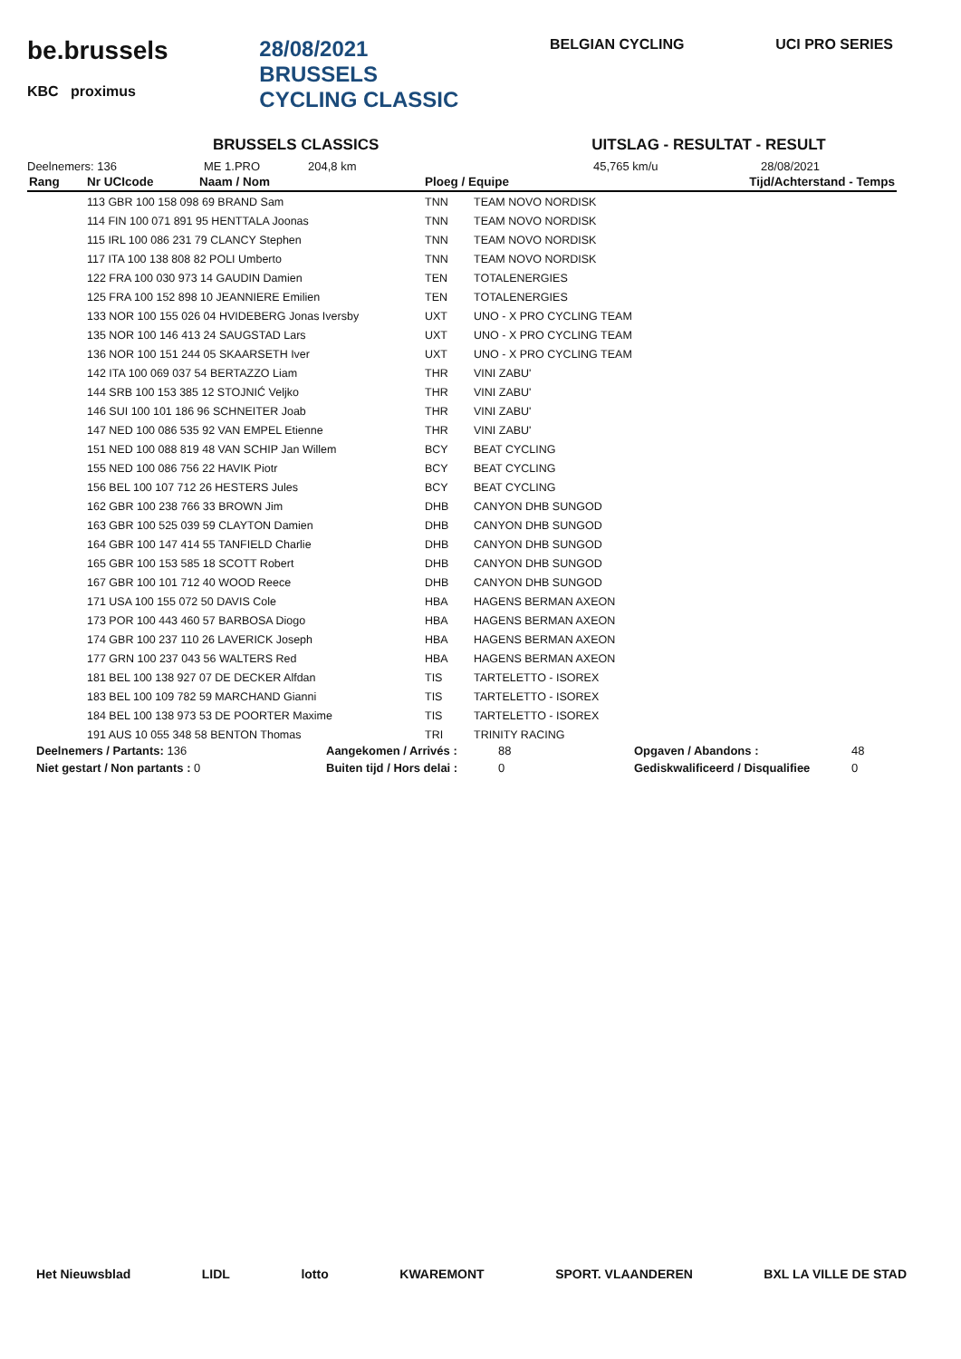be.brussels
KBC proximus
28/08/2021
BRUSSELS
CYCLING CLASSIC
BELGIAN CYCLING UCI PRO SERIES
BRUSSELS CLASSICS UITSLAG - RESULTAT - RESULT
Deelnemers: 136 ME 1.PRO 204,8 km 45,765 km/u 28/08/2021
| Rang | Nr UCIcode | Naam / Nom | Ploeg / Equipe | | Tijd/Achterstand - Temps |
| --- | --- | --- | --- | --- | --- |
| | 113 GBR 100 158 098 69 BRAND Sam | | TNN | TEAM NOVO NORDISK | |
| | 114 FIN 100 071 891 95 HENTTALA Joonas | | TNN | TEAM NOVO NORDISK | |
| | 115 IRL 100 086 231 79 CLANCY Stephen | | TNN | TEAM NOVO NORDISK | |
| | 117 ITA 100 138 808 82 POLI Umberto | | TNN | TEAM NOVO NORDISK | |
| | 122 FRA 100 030 973 14 GAUDIN Damien | | TEN | TOTALENERGIES | |
| | 125 FRA 100 152 898 10 JEANNIERE Emilien | | TEN | TOTALENERGIES | |
| | 133 NOR 100 155 026 04 HVIDEBERG Jonas Iversby | | UXT | UNO - X PRO CYCLING TEAM | |
| | 135 NOR 100 146 413 24 SAUGSTAD Lars | | UXT | UNO - X PRO CYCLING TEAM | |
| | 136 NOR 100 151 244 05 SKAARSETH Iver | | UXT | UNO - X PRO CYCLING TEAM | |
| | 142 ITA 100 069 037 54 BERTAZZO Liam | | THR | VINI ZABU' | |
| | 144 SRB 100 153 385 12 STOJNIĆ Veljko | | THR | VINI ZABU' | |
| | 146 SUI 100 101 186 96 SCHNEITER Joab | | THR | VINI ZABU' | |
| | 147 NED 100 086 535 92 VAN EMPEL Etienne | | THR | VINI ZABU' | |
| | 151 NED 100 088 819 48 VAN SCHIP Jan Willem | | BCY | BEAT CYCLING | |
| | 155 NED 100 086 756 22 HAVIK Piotr | | BCY | BEAT CYCLING | |
| | 156 BEL 100 107 712 26 HESTERS Jules | | BCY | BEAT CYCLING | |
| | 162 GBR 100 238 766 33 BROWN Jim | | DHB | CANYON DHB SUNGOD | |
| | 163 GBR 100 525 039 59 CLAYTON Damien | | DHB | CANYON DHB SUNGOD | |
| | 164 GBR 100 147 414 55 TANFIELD Charlie | | DHB | CANYON DHB SUNGOD | |
| | 165 GBR 100 153 585 18 SCOTT Robert | | DHB | CANYON DHB SUNGOD | |
| | 167 GBR 100 101 712 40 WOOD Reece | | DHB | CANYON DHB SUNGOD | |
| | 171 USA 100 155 072 50 DAVIS Cole | | HBA | HAGENS BERMAN AXEON | |
| | 173 POR 100 443 460 57 BARBOSA Diogo | | HBA | HAGENS BERMAN AXEON | |
| | 174 GBR 100 237 110 26 LAVERICK Joseph | | HBA | HAGENS BERMAN AXEON | |
| | 177 GRN 100 237 043 56 WALTERS Red | | HBA | HAGENS BERMAN AXEON | |
| | 181 BEL 100 138 927 07 DE DECKER Alfdan | | TIS | TARTELETTO - ISOREX | |
| | 183 BEL 100 109 782 59 MARCHAND Gianni | | TIS | TARTELETTO - ISOREX | |
| | 184 BEL 100 138 973 53 DE POORTER Maxime | | TIS | TARTELETTO - ISOREX | |
| | 191 AUS 10 055 348 58 BENTON Thomas | | TRI | TRINITY RACING | |
Deelnemers / Partants: 136 Aangekomen / Arrivés : 88 Opgaven / Abandons : 48 Niet gestart / Non partants : 0 Buiten tijd / Hors delai : 0 Gediskwalificeerd / Disqualifiee 0
Het Nieuwsblad LIDL lotto KWAREMONT SPORT. VLAANDEREN BXL LA VILLE DE STAD